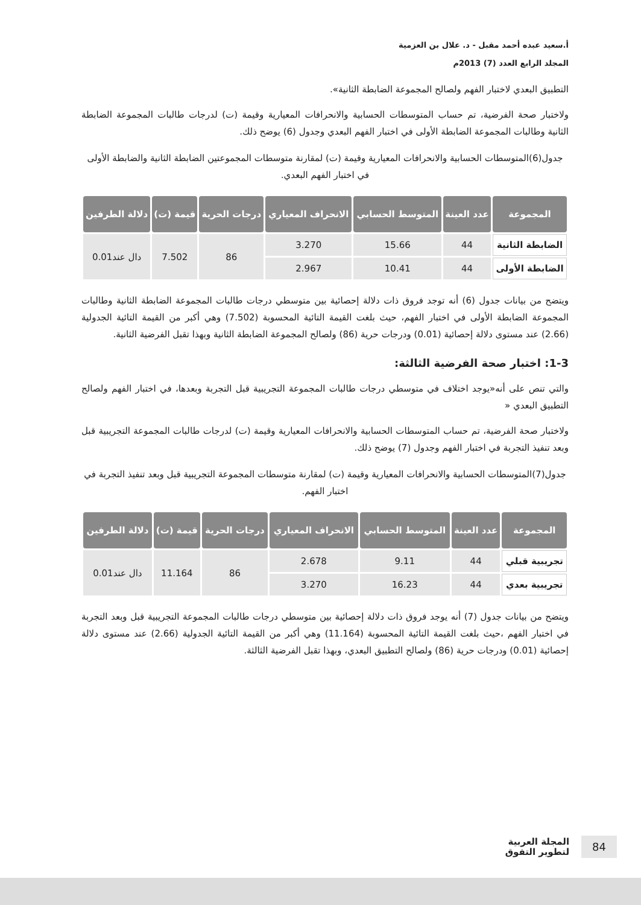أ.سعيد عبده أحمد مقبل - د. علال بن العزمية
المجلد الرابع العدد (7) 2013م
التطبيق البعدي لاختبار الفهم ولصالح المجموعة الضابطة الثانية».
ولاختبار صحة الفرضية، تم حساب المتوسطات الحسابية والانحرافات المعيارية وقيمة (ت) لدرجات طالبات المجموعة الضابطة الثانية وطالبات المجموعة الضابطة الأولى في اختبار الفهم البعدي وجدول (6) يوضح ذلك.
جدول(6)المتوسطات الحسابية والانحرافات المعيارية وقيمة (ت) لمقارنة متوسطات المجموعتين الضابطة الثانية والضابطة الأولى في اختبار الفهم البعدي.
| المجموعة | عدد العينة | المتوسط الحسابي | الانحراف المعياري | درجات الحرية | قيمة (ت) | دلالة الطرفين |
| --- | --- | --- | --- | --- | --- | --- |
| الضابطة الثانية | 44 | 15.66 | 3.270 | 86 | 7.502 | دال عند0.01 |
| الضابطة الأولى | 44 | 10.41 | 2.967 | | | |
ويتضح من بيانات جدول (6) أنه توجد فروق ذات دلالة إحصائية بين متوسطي درجات طالبات المجموعة الضابطة الثانية وطالبات المجموعة الضابطة الأولى في اختبار الفهم، حيث بلغت القيمة التائية المحسوبة (7.502) وهي أكبر من القيمة التائية الجدولية (2.66) عند مستوى دلالة إحصائية (0.01) ودرجات حرية (86) ولصالح المجموعة الضابطة الثانية وبهذا تقبل الفرضية الثانية.
1-3: اختبار صحة الفرضية الثالثة:
والتي تنص على أنه«يوجد اختلاف في متوسطي درجات طالبات المجموعة التجريبية قبل التجربة وبعدها، في اختبار الفهم ولصالح التطبيق البعدي «
ولاختبار صحة الفرضية، تم حساب المتوسطات الحسابية والانحرافات المعيارية وقيمة (ت) لدرجات طالبات المجموعة التجريبية قبل وبعد تنفيذ التجربة في اختبار الفهم وجدول (7) يوضح ذلك.
جدول(7)المتوسطات الحسابية والانحرافات المعيارية وقيمة (ت) لمقارنة متوسطات المجموعة التجريبية قبل وبعد تنفيذ التجربة في اختبار الفهم.
| المجموعة | عدد العينة | المتوسط الحسابي | الانحراف المعياري | درجات الحرية | قيمة (ت) | دلالة الطرفين |
| --- | --- | --- | --- | --- | --- | --- |
| تجريبية قبلي | 44 | 9.11 | 2.678 | 86 | 11.164 | دال عند0.01 |
| تجريبية بعدي | 44 | 16.23 | 3.270 | | | |
ويتضح من بيانات جدول (7) أنه يوجد فروق ذات دلالة إحصائية بين متوسطي درجات طالبات المجموعة التجريبية قبل وبعد التجربة في اختبار الفهم ،حيث بلغت القيمة التائية المحسوبة (11.164) وهي أكبر من القيمة التائية الجدولية (2.66) عند مستوى دلالة إحصائية (0.01) ودرجات حرية (86) ولصالح التطبيق البعدي، وبهذا تقبل الفرضية الثالثة.
84 المجلة العربية
لتطوير التفوق